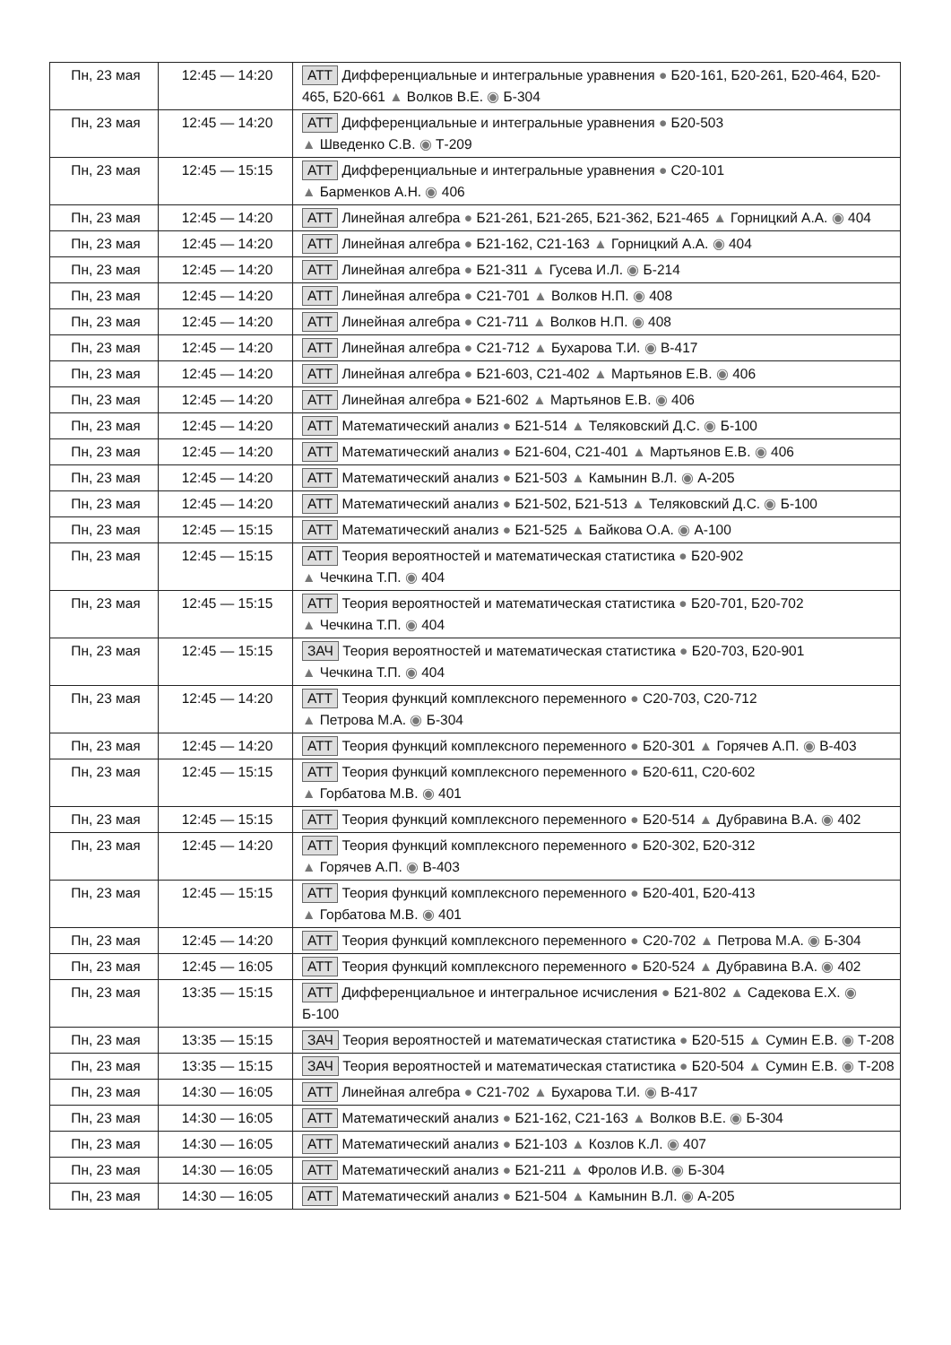| Пн, 23 мая | 12:45 — 14:20 | АТТ Дифференциальные и интегральные уравнения ● Б20-161, Б20-261, Б20-464, Б20-465, Б20-661 ▲ Волков В.Е. ◉ Б-304 |
| Пн, 23 мая | 12:45 — 14:20 | АТТ Дифференциальные и интегральные уравнения ● Б20-503 ▲ Шведенко С.В. ◉ Т-209 |
| Пн, 23 мая | 12:45 — 15:15 | АТТ Дифференциальные и интегральные уравнения ● С20-101 ▲ Барменков А.Н. ◉ 406 |
| Пн, 23 мая | 12:45 — 14:20 | АТТ Линейная алгебра ● Б21-261, Б21-265, Б21-362, Б21-465 ▲ Горницкий А.А. ◉ 404 |
| Пн, 23 мая | 12:45 — 14:20 | АТТ Линейная алгебра ● Б21-162, С21-163 ▲ Горницкий А.А. ◉ 404 |
| Пн, 23 мая | 12:45 — 14:20 | АТТ Линейная алгебра ● Б21-311 ▲ Гусева И.Л. ◉ Б-214 |
| Пн, 23 мая | 12:45 — 14:20 | АТТ Линейная алгебра ● С21-701 ▲ Волков Н.П. ◉ 408 |
| Пн, 23 мая | 12:45 — 14:20 | АТТ Линейная алгебра ● С21-711 ▲ Волков Н.П. ◉ 408 |
| Пн, 23 мая | 12:45 — 14:20 | АТТ Линейная алгебра ● С21-712 ▲ Бухарова Т.И. ◉ В-417 |
| Пн, 23 мая | 12:45 — 14:20 | АТТ Линейная алгебра ● Б21-603, С21-402 ▲ Мартьянов Е.В. ◉ 406 |
| Пн, 23 мая | 12:45 — 14:20 | АТТ Линейная алгебра ● Б21-602 ▲ Мартьянов Е.В. ◉ 406 |
| Пн, 23 мая | 12:45 — 14:20 | АТТ Математический анализ ● Б21-514 ▲ Теляковский Д.С. ◉ Б-100 |
| Пн, 23 мая | 12:45 — 14:20 | АТТ Математический анализ ● Б21-604, С21-401 ▲ Мартьянов Е.В. ◉ 406 |
| Пн, 23 мая | 12:45 — 14:20 | АТТ Математический анализ ● Б21-503 ▲ Камынин В.Л. ◉ А-205 |
| Пн, 23 мая | 12:45 — 14:20 | АТТ Математический анализ ● Б21-502, Б21-513 ▲ Теляковский Д.С. ◉ Б-100 |
| Пн, 23 мая | 12:45 — 15:15 | АТТ Математический анализ ● Б21-525 ▲ Байкова О.А. ◉ А-100 |
| Пн, 23 мая | 12:45 — 15:15 | АТТ Теория вероятностей и математическая статистика ● Б20-902 ▲ Чечкина Т.П. ◉ 404 |
| Пн, 23 мая | 12:45 — 15:15 | АТТ Теория вероятностей и математическая статистика ● Б20-701, Б20-702 ▲ Чечкина Т.П. ◉ 404 |
| Пн, 23 мая | 12:45 — 15:15 | ЗАЧ Теория вероятностей и математическая статистика ● Б20-703, Б20-901 ▲ Чечкина Т.П. ◉ 404 |
| Пн, 23 мая | 12:45 — 14:20 | АТТ Теория функций комплексного переменного ● С20-703, С20-712 ▲ Петрова М.А. ◉ Б-304 |
| Пн, 23 мая | 12:45 — 14:20 | АТТ Теория функций комплексного переменного ● Б20-301 ▲ Горячев А.П. ◉ В-403 |
| Пн, 23 мая | 12:45 — 15:15 | АТТ Теория функций комплексного переменного ● Б20-611, С20-602 ▲ Горбатова М.В. ◉ 401 |
| Пн, 23 мая | 12:45 — 15:15 | АТТ Теория функций комплексного переменного ● Б20-514 ▲ Дубравина В.А. ◉ 402 |
| Пн, 23 мая | 12:45 — 14:20 | АТТ Теория функций комплексного переменного ● Б20-302, Б20-312 ▲ Горячев А.П. ◉ В-403 |
| Пн, 23 мая | 12:45 — 15:15 | АТТ Теория функций комплексного переменного ● Б20-401, Б20-413 ▲ Горбатова М.В. ◉ 401 |
| Пн, 23 мая | 12:45 — 14:20 | АТТ Теория функций комплексного переменного ● С20-702 ▲ Петрова М.А. ◉ Б-304 |
| Пн, 23 мая | 12:45 — 16:05 | АТТ Теория функций комплексного переменного ● Б20-524 ▲ Дубравина В.А. ◉ 402 |
| Пн, 23 мая | 13:35 — 15:15 | АТТ Дифференциальное и интегральное исчисления ● Б21-802 ▲ Садекова Е.Х. ◉ Б-100 |
| Пн, 23 мая | 13:35 — 15:15 | ЗАЧ Теория вероятностей и математическая статистика ● Б20-515 ▲ Сумин Е.В. ◉ Т-208 |
| Пн, 23 мая | 13:35 — 15:15 | ЗАЧ Теория вероятностей и математическая статистика ● Б20-504 ▲ Сумин Е.В. ◉ Т-208 |
| Пн, 23 мая | 14:30 — 16:05 | АТТ Линейная алгебра ● С21-702 ▲ Бухарова Т.И. ◉ В-417 |
| Пн, 23 мая | 14:30 — 16:05 | АТТ Математический анализ ● Б21-162, С21-163 ▲ Волков В.Е. ◉ Б-304 |
| Пн, 23 мая | 14:30 — 16:05 | АТТ Математический анализ ● Б21-103 ▲ Козлов К.Л. ◉ 407 |
| Пн, 23 мая | 14:30 — 16:05 | АТТ Математический анализ ● Б21-211 ▲ Фролов И.В. ◉ Б-304 |
| Пн, 23 мая | 14:30 — 16:05 | АТТ Математический анализ ● Б21-504 ▲ Камынин В.Л. ◉ А-205 |